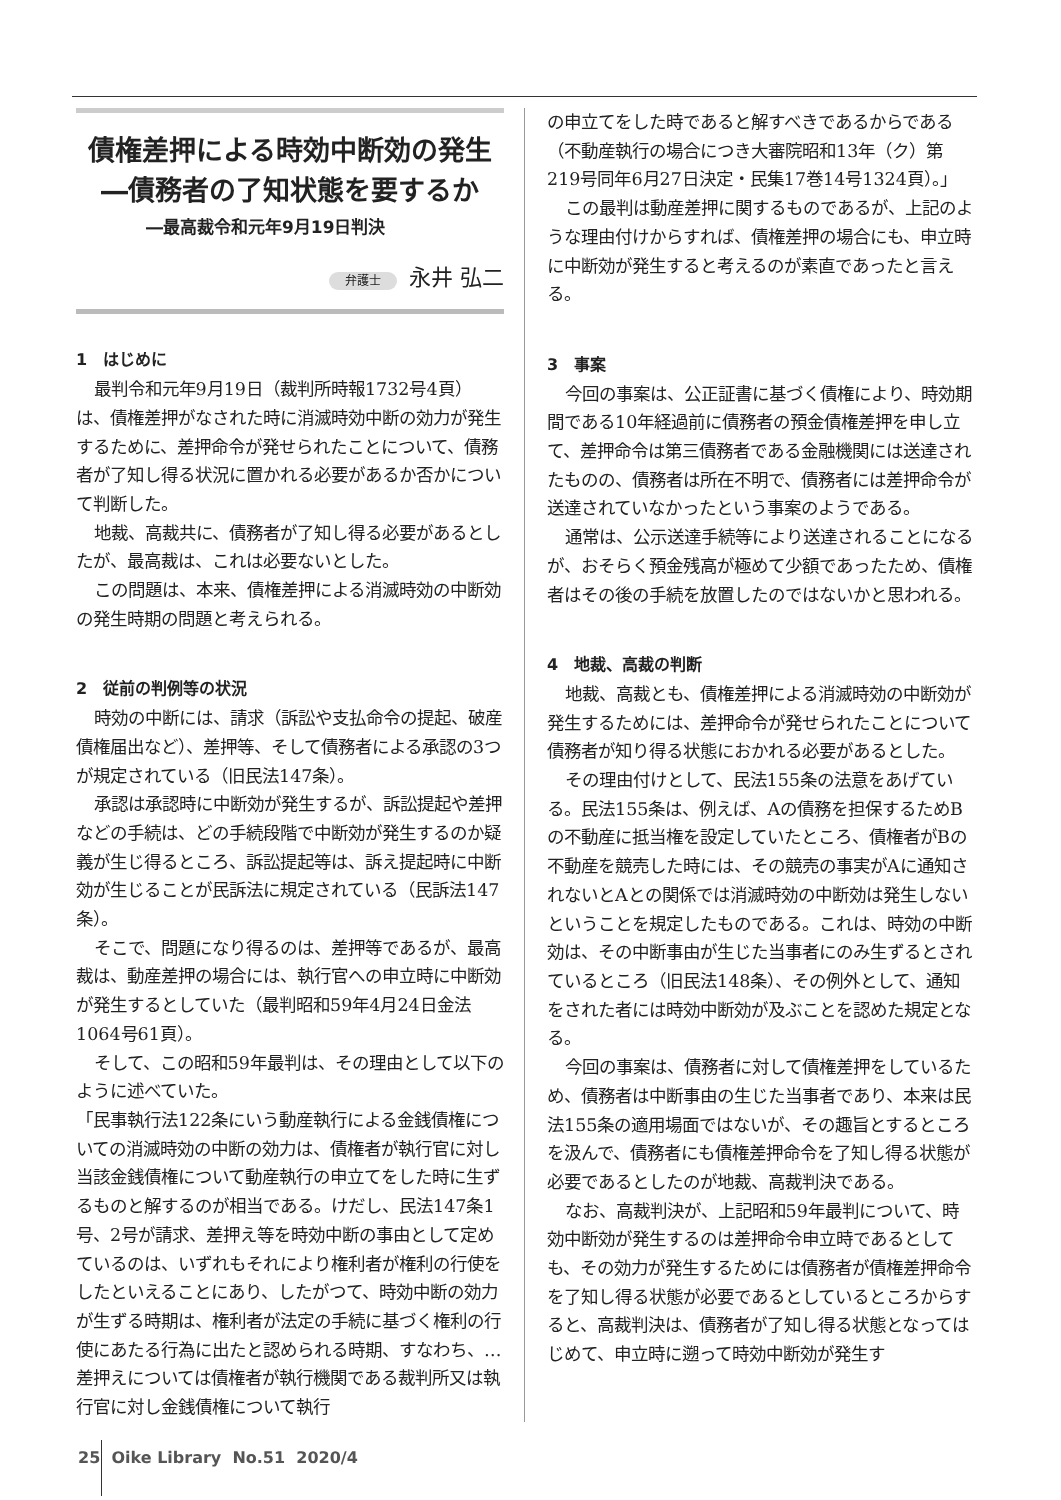債権差押による時効中断効の発生
―債務者の了知状態を要するか
―最高裁令和元年9月19日判決
弁護士 永井 弘二
1　はじめに
最判令和元年9月19日（裁判所時報1732号4頁）は、債権差押がなされた時に消滅時効中断の効力が発生するために、差押命令が発せられたことについて、債務者が了知し得る状況に置かれる必要があるか否かについて判断した。
地裁、高裁共に、債務者が了知し得る必要があるとしたが、最高裁は、これは必要ないとした。
この問題は、本来、債権差押による消滅時効の中断効の発生時期の問題と考えられる。
2　従前の判例等の状況
時効の中断には、請求（訴訟や支払命令の提起、破産債権届出など）、差押等、そして債務者による承認の3つが規定されている（旧民法147条）。
承認は承認時に中断効が発生するが、訴訟提起や差押などの手続は、どの手続段階で中断効が発生するのか疑義が生じ得るところ、訴訟提起等は、訴え提起時に中断効が生じることが民訴法に規定されている（民訴法147条）。
そこで、問題になり得るのは、差押等であるが、最高裁は、動産差押の場合には、執行官への申立時に中断効が発生するとしていた（最判昭和59年4月24日金法1064号61頁）。
そして、この昭和59年最判は、その理由として以下のように述べていた。
「民事執行法122条にいう動産執行による金銭債権についての消滅時効の中断の効力は、債権者が執行官に対し当該金銭債権について動産執行の申立てをした時に生ずるものと解するのが相当である。けだし、民法147条1号、2号が請求、差押え等を時効中断の事由として定めているのは、いずれもそれにより権利者が権利の行使をしたといえることにあり、したがつて、時効中断の効力が生ずる時期は、権利者が法定の手続に基づく権利の行使にあたる行為に出たと認められる時期、すなわち、…差押えについては債権者が執行機関である裁判所又は執行官に対し金銭債権について執行
の申立てをした時であると解すべきであるからである（不動産執行の場合につき大審院昭和13年（ク）第219号同年6月27日決定・民集17巻14号1324頁）。」
この最判は動産差押に関するものであるが、上記のような理由付けからすれば、債権差押の場合にも、申立時に中断効が発生すると考えるのが素直であったと言える。
3　事案
今回の事案は、公正証書に基づく債権により、時効期間である10年経過前に債務者の預金債権差押を申し立て、差押命令は第三債務者である金融機関には送達されたものの、債務者は所在不明で、債務者には差押命令が送達されていなかったという事案のようである。
通常は、公示送達手続等により送達されることになるが、おそらく預金残高が極めて少額であったため、債権者はその後の手続を放置したのではないかと思われる。
4　地裁、高裁の判断
地裁、高裁とも、債権差押による消滅時効の中断効が発生するためには、差押命令が発せられたことについて債務者が知り得る状態におかれる必要があるとした。
その理由付けとして、民法155条の法意をあげている。民法155条は、例えば、Aの債務を担保するためBの不動産に抵当権を設定していたところ、債権者がBの不動産を競売した時には、その競売の事実がAに通知されないとAとの関係では消滅時効の中断効は発生しないということを規定したものである。これは、時効の中断効は、その中断事由が生じた当事者にのみ生ずるとされているところ（旧民法148条）、その例外として、通知をされた者には時効中断効が及ぶことを認めた規定となる。
今回の事案は、債務者に対して債権差押をしているため、債務者は中断事由の生じた当事者であり、本来は民法155条の適用場面ではないが、その趣旨とするところを汲んで、債務者にも債権差押命令を了知し得る状態が必要であるとしたのが地裁、高裁判決である。
なお、高裁判決が、上記昭和59年最判について、時効中断効が発生するのは差押命令申立時であるとしても、その効力が発生するためには債務者が債権差押命令を了知し得る状態が必要であるとしているところからすると、高裁判決は、債務者が了知し得る状態となってはじめて、申立時に遡って時効中断効が発生す
25 Oike Library No.51 2020/4